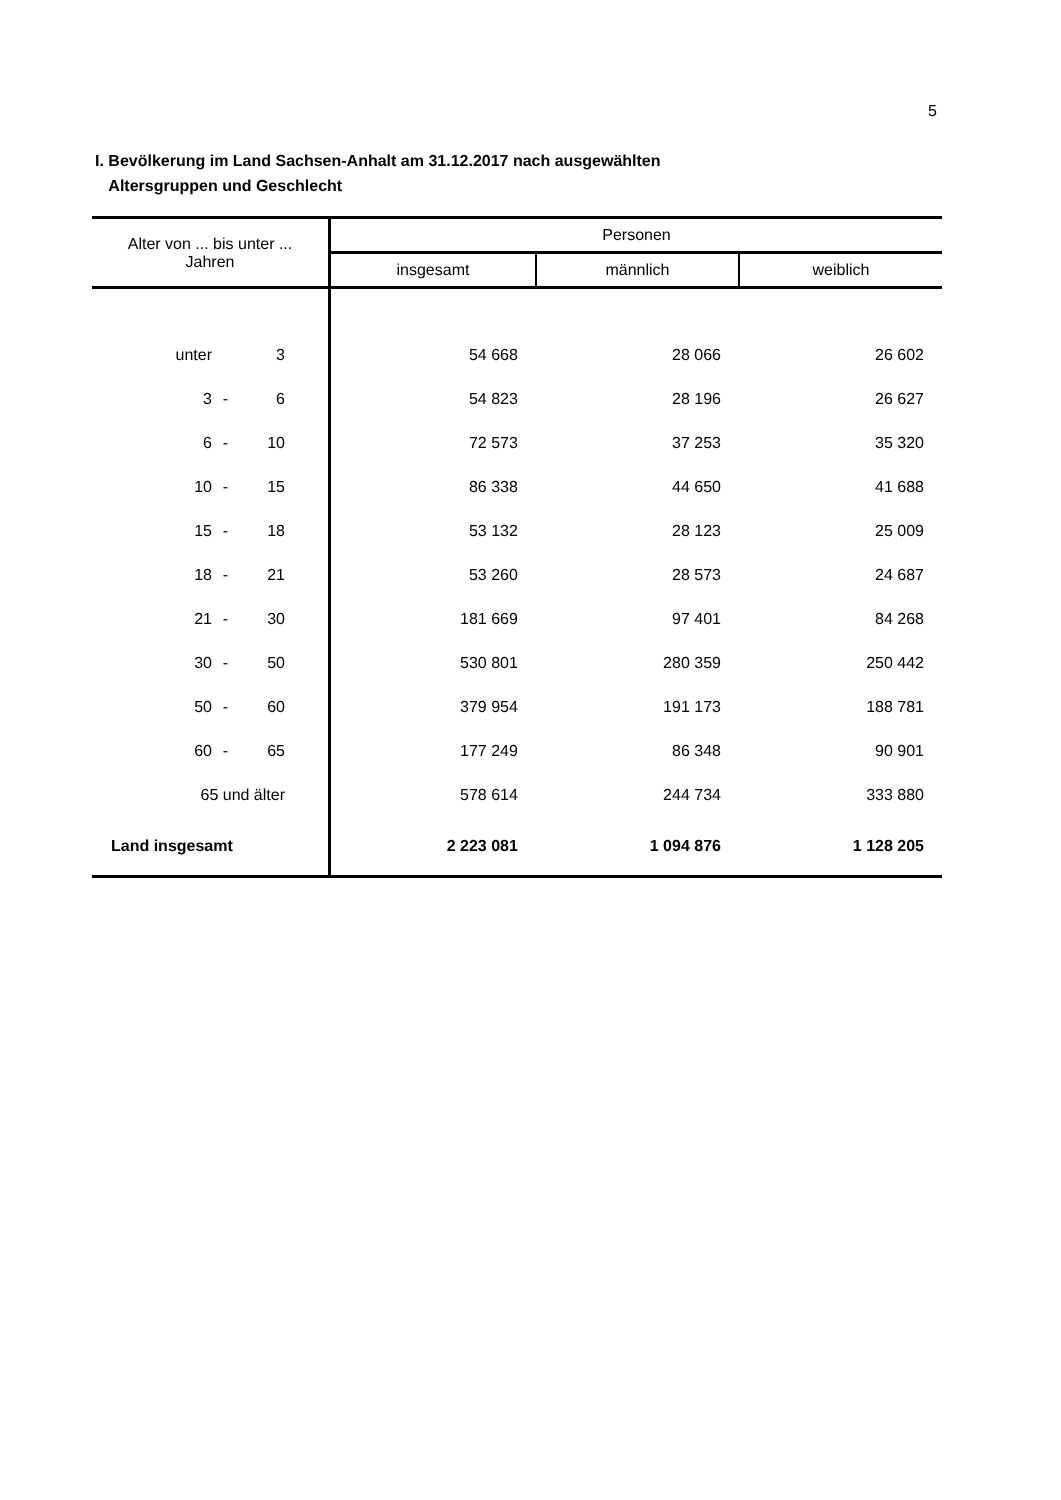5
I. Bevölkerung im Land Sachsen-Anhalt am 31.12.2017 nach ausgewählten
Altersgruppen und Geschlecht
| Alter von ... bis unter ... Jahren | Personen | | |
| --- | --- | --- | --- |
| | insgesamt | männlich | weiblich |
| unter 3 | 54 668 | 28 066 | 26 602 |
| 3 - 6 | 54 823 | 28 196 | 26 627 |
| 6 - 10 | 72 573 | 37 253 | 35 320 |
| 10 - 15 | 86 338 | 44 650 | 41 688 |
| 15 - 18 | 53 132 | 28 123 | 25 009 |
| 18 - 21 | 53 260 | 28 573 | 24 687 |
| 21 - 30 | 181 669 | 97 401 | 84 268 |
| 30 - 50 | 530 801 | 280 359 | 250 442 |
| 50 - 60 | 379 954 | 191 173 | 188 781 |
| 60 - 65 | 177 249 | 86 348 | 90 901 |
| 65 und älter | 578 614 | 244 734 | 333 880 |
| Land insgesamt | 2 223 081 | 1 094 876 | 1 128 205 |